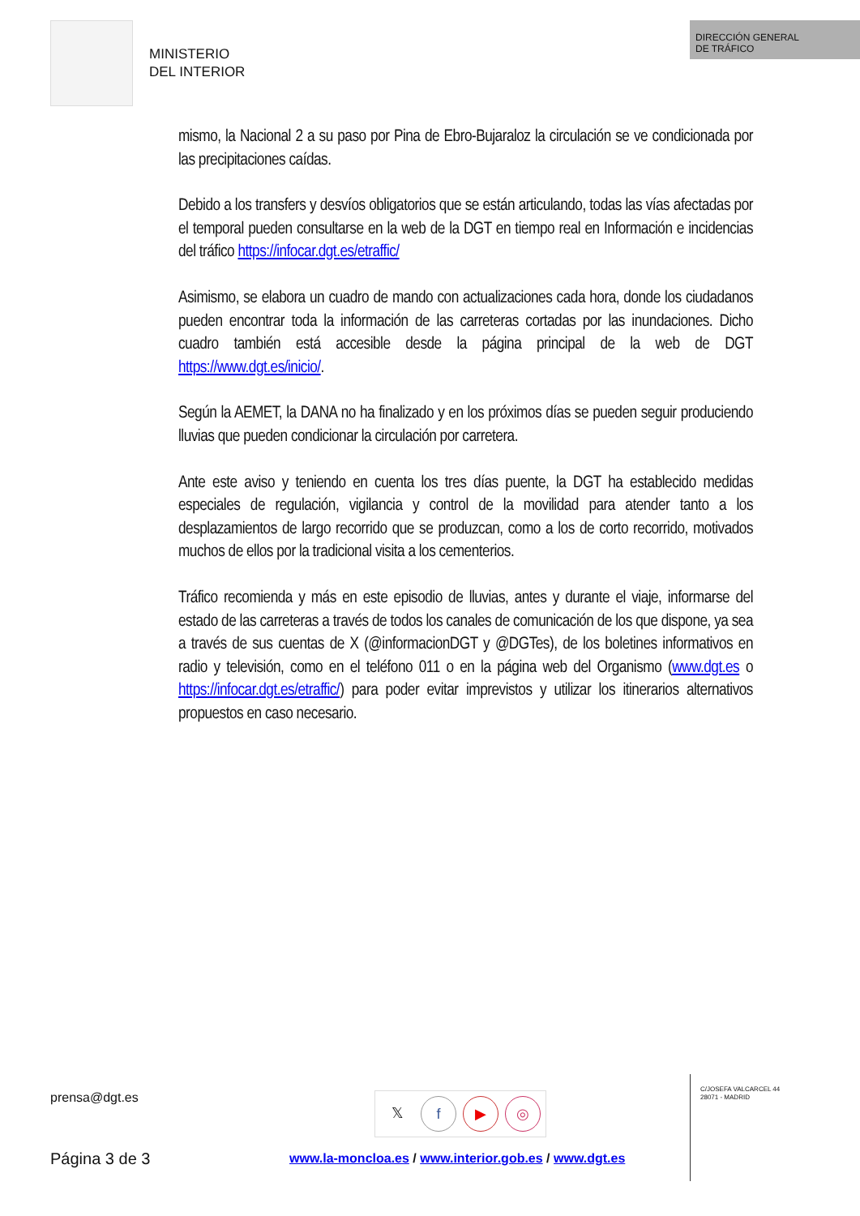MINISTERIO
DEL INTERIOR
DIRECCIÓN GENERAL
DE TRÁFICO
mismo, la Nacional 2 a su paso por Pina de Ebro-Bujaraloz la circulación se ve condicionada por las precipitaciones caídas.
Debido a los transfers y desvíos obligatorios que se están articulando, todas las vías afectadas por el temporal pueden consultarse en la web de la DGT en tiempo real en Información e incidencias del tráfico https://infocar.dgt.es/etraffic/
Asimismo, se elabora un cuadro de mando con actualizaciones cada hora, donde los ciudadanos pueden encontrar toda la información de las carreteras cortadas por las inundaciones. Dicho cuadro también está accesible desde la página principal de la web de DGT https://www.dgt.es/inicio/.
Según la AEMET, la DANA no ha finalizado y en los próximos días se pueden seguir produciendo lluvias que pueden condicionar la circulación por carretera.
Ante este aviso y teniendo en cuenta los tres días puente, la DGT ha establecido medidas especiales de regulación, vigilancia y control de la movilidad para atender tanto a los desplazamientos de largo recorrido que se produzcan, como a los de corto recorrido, motivados muchos de ellos por la tradicional visita a los cementerios.
Tráfico recomienda y más en este episodio de lluvias, antes y durante el viaje, informarse del estado de las carreteras a través de todos los canales de comunicación de los que dispone, ya sea a través de sus cuentas de X (@informacionDGT y @DGTes), de los boletines informativos en radio y televisión, como en el teléfono 011 o en la página web del Organismo (www.dgt.es o https://infocar.dgt.es/etraffic/) para poder evitar imprevistos y utilizar los itinerarios alternativos propuestos en caso necesario.
prensa@dgt.es 𝕏f ▶ ◎
C/JOSEFA VALCARCEL 44
28071 - MADRID
Página 3 de 3
www.la-moncloa.es / www.interior.gob.es / www.dgt.es